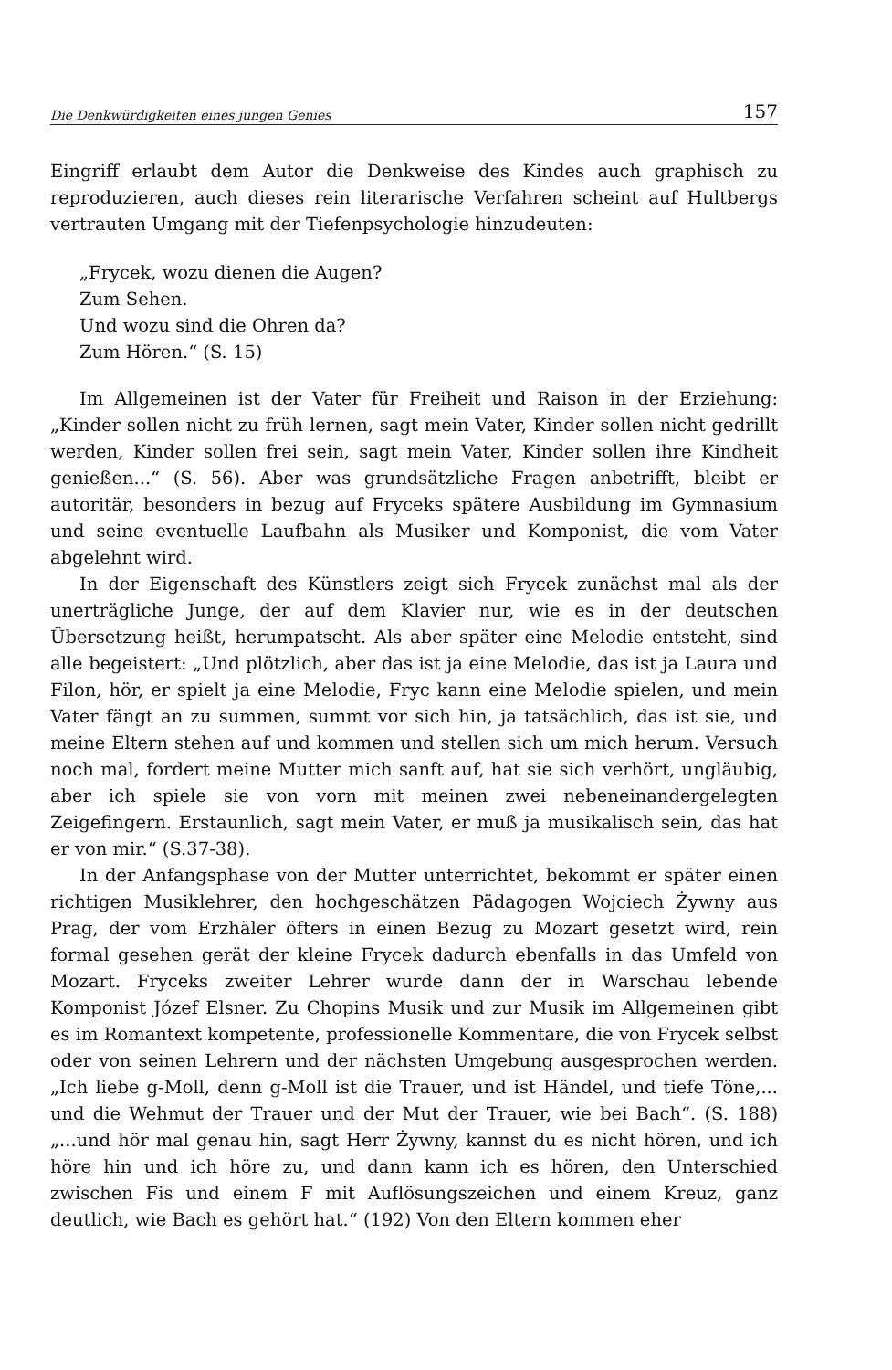Die Denkwürdigkeiten eines jungen Genies 157
Eingriff erlaubt dem Autor die Denkweise des Kindes auch graphisch zu reproduzieren, auch dieses rein literarische Verfahren scheint auf Hultbergs vertrauten Umgang mit der Tiefenpsychologie hinzudeuten:
„Frycek, wozu dienen die Augen?
Zum Sehen.
Und wozu sind die Ohren da?
Zum Hören.“ (S. 15)
Im Allgemeinen ist der Vater für Freiheit und Raison in der Erziehung: „Kinder sollen nicht zu früh lernen, sagt mein Vater, Kinder sollen nicht gedrillt werden, Kinder sollen frei sein, sagt mein Vater, Kinder sollen ihre Kindheit genießen...“ (S. 56). Aber was grundsätzliche Fragen anbetrifft, bleibt er autoritär, besonders in bezug auf Fryceks spätere Ausbildung im Gymnasium und seine eventuelle Laufbahn als Musiker und Komponist, die vom Vater abgelehnt wird.
In der Eigenschaft des Künstlers zeigt sich Frycek zunächst mal als der unerträgliche Junge, der auf dem Klavier nur, wie es in der deutschen Übersetzung heißt, herumpatscht. Als aber später eine Melodie entsteht, sind alle begeistert: „Und plötzlich, aber das ist ja eine Melodie, das ist ja Laura und Filon, hör, er spielt ja eine Melodie, Fryc kann eine Melodie spielen, und mein Vater fängt an zu summen, summt vor sich hin, ja tatsächlich, das ist sie, und meine Eltern stehen auf und kommen und stellen sich um mich herum. Versuch noch mal, fordert meine Mutter mich sanft auf, hat sie sich verhört, ungläubig, aber ich spiele sie von vorn mit meinen zwei nebeneinandergelegten Zeigefingern. Erstaunlich, sagt mein Vater, er muß ja musikalisch sein, das hat er von mir.“ (S.37-38).
In der Anfangsphase von der Mutter unterrichtet, bekommt er später einen richtigen Musiklehrer, den hochgeschätzen Pädagogen Wojciech Żywny aus Prag, der vom Erzhäler öfters in einen Bezug zu Mozart gesetzt wird, rein formal gesehen gerät der kleine Frycek dadurch ebenfalls in das Umfeld von Mozart. Fryceks zweiter Lehrer wurde dann der in Warschau lebende Komponist Józef Elsner. Zu Chopins Musik und zur Musik im Allgemeinen gibt es im Romantext kompetente, professionelle Kommentare, die von Frycek selbst oder von seinen Lehrern und der nächsten Umgebung ausgesprochen werden. „Ich liebe g-Moll, denn g-Moll ist die Trauer, und ist Händel, und tiefe Töne,... und die Wehmut der Trauer und der Mut der Trauer, wie bei Bach“. (S. 188) „...und hör mal genau hin, sagt Herr Żywny, kannst du es nicht hören, und ich höre hin und ich höre zu, und dann kann ich es hören, den Unterschied zwischen Fis und einem F mit Auflösungszeichen und einem Kreuz, ganz deutlich, wie Bach es gehört hat.“ (192) Von den Eltern kommen eher